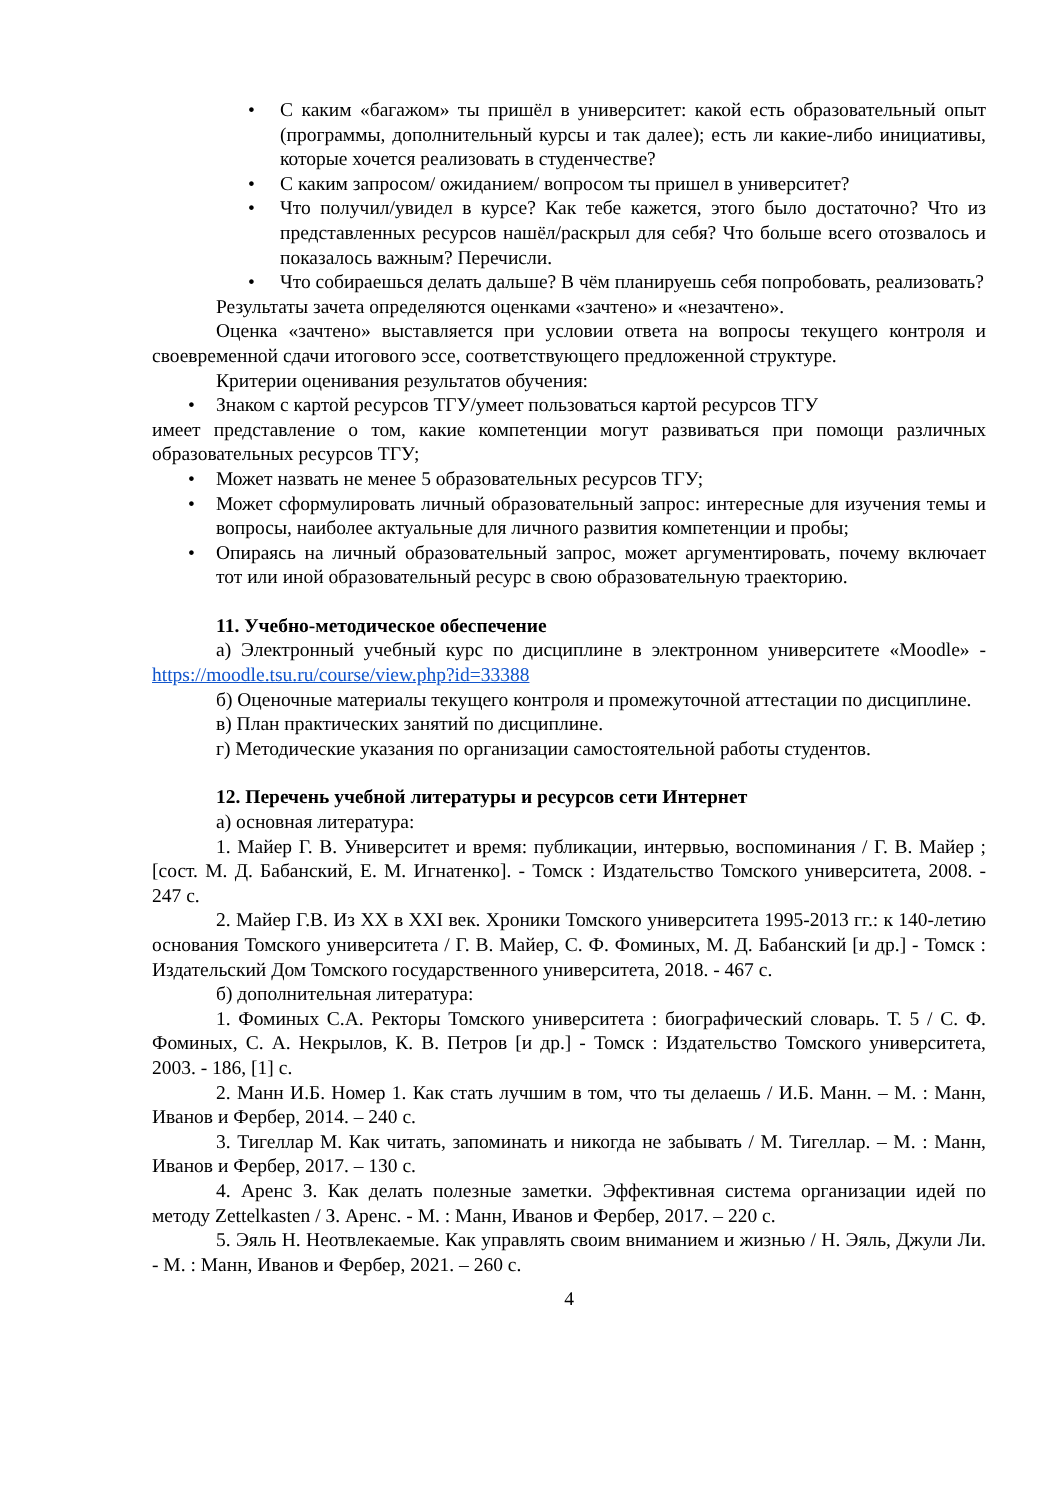• С каким «багажом» ты пришёл в университет: какой есть образовательный опыт (программы, дополнительный курсы и так далее); есть ли какие-либо инициативы, которые хочется реализовать в студенчестве?
• С каким запросом/ ожиданием/ вопросом ты пришел в университет?
• Что получил/увидел в курсе? Как тебе кажется, этого было достаточно? Что из представленных ресурсов нашёл/раскрыл для себя? Что больше всего отозвалось и показалось важным? Перечисли.
• Что собираешься делать дальше? В чём планируешь себя попробовать, реализовать?
Результаты зачета определяются оценками «зачтено» и «незачтено».
Оценка «зачтено» выставляется при условии ответа на вопросы текущего контроля и своевременной сдачи итогового эссе, соответствующего предложенной структуре.
Критерии оценивания результатов обучения:
• Знаком с картой ресурсов ТГУ/умеет пользоваться картой ресурсов ТГУ
имеет представление о том, какие компетенции могут развиваться при помощи различных образовательных ресурсов ТГУ;
• Может назвать не менее 5 образовательных ресурсов ТГУ;
• Может сформулировать личный образовательный запрос: интересные для изучения темы и вопросы, наиболее актуальные для личного развития компетенции и пробы;
• Опираясь на личный образовательный запрос, может аргументировать, почему включает тот или иной образовательный ресурс в свою образовательную траекторию.
11. Учебно-методическое обеспечение
а) Электронный учебный курс по дисциплине в электронном университете «Moodle» - https://moodle.tsu.ru/course/view.php?id=33388
б) Оценочные материалы текущего контроля и промежуточной аттестации по дисциплине.
в) План практических занятий по дисциплине.
г) Методические указания по организации самостоятельной работы студентов.
12. Перечень учебной литературы и ресурсов сети Интернет
а) основная литература:
1. Майер Г. В. Университет и время: публикации, интервью, воспоминания / Г. В. Майер ; [сост. М. Д. Бабанский, Е. М. Игнатенко]. - Томск : Издательство Томского университета, 2008. - 247 с.
2. Майер Г.В. Из XX в XXI век. Хроники Томского университета 1995-2013 гг.: к 140-летию основания Томского университета / Г. В. Майер, С. Ф. Фоминых, М. Д. Бабанский [и др.] - Томск : Издательский Дом Томского государственного университета, 2018. - 467 с.
б) дополнительная литература:
1. Фоминых С.А. Ректоры Томского университета : биографический словарь. Т. 5 / С. Ф. Фоминых, С. А. Некрылов, К. В. Петров [и др.] - Томск : Издательство Томского университета, 2003. - 186, [1] с.
2. Манн И.Б. Номер 1. Как стать лучшим в том, что ты делаешь / И.Б. Манн. – М. : Манн, Иванов и Фербер, 2014. – 240 с.
3. Тигеллар М. Как читать, запоминать и никогда не забывать / М. Тигеллар. – М. : Манн, Иванов и Фербер, 2017. – 130 с.
4. Аренс З. Как делать полезные заметки. Эффективная система организации идей по методу Zettelkasten / З. Аренс. - М. : Манн, Иванов и Фербер, 2017. – 220 с.
5. Эяль Н. Неотвлекаемые. Как управлять своим вниманием и жизнью / Н. Эяль, Джули Ли. - М. : Манн, Иванов и Фербер, 2021. – 260 с.
4